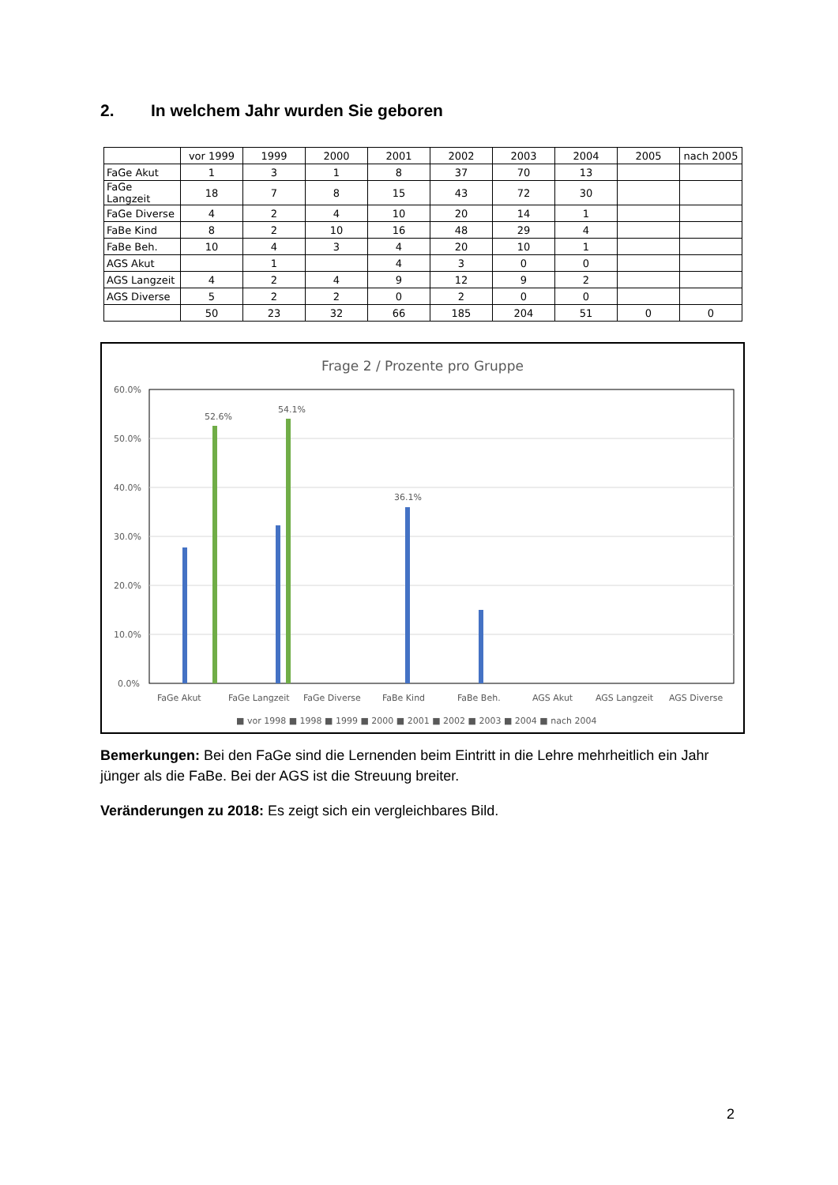2. In welchem Jahr wurden Sie geboren
| | vor 1999 | 1999 | 2000 | 2001 | 2002 | 2003 | 2004 | 2005 | nach 2005 |
| --- | --- | --- | --- | --- | --- | --- | --- | --- | --- |
| FaGe Akut | 1 | 3 | 1 | 8 | 37 | 70 | 13 | | |
| FaGe Langzeit | 18 | 7 | 8 | 15 | 43 | 72 | 30 | | |
| FaGe Diverse | 4 | 2 | 4 | 10 | 20 | 14 | 1 | | |
| FaBe Kind | 8 | 2 | 10 | 16 | 48 | 29 | 4 | | |
| FaBe Beh. | 10 | 4 | 3 | 4 | 20 | 10 | 1 | | |
| AGS Akut | | 1 | | 4 | 3 | 0 | 0 | | |
| AGS Langzeit | 4 | 2 | 4 | 9 | 12 | 9 | 2 | | |
| AGS Diverse | 5 | 2 | 2 | 0 | 2 | 0 | 0 | | |
| | 50 | 23 | 32 | 66 | 185 | 204 | 51 | 0 | 0 |
Frage 2 / Prozente pro Gruppe
60.0%
50.0%
40.0%
30.0%
20.0%
10.0%
0.0%
52.6%
54.1%
36.1%
FaGe Akut
FaGe Langzeit
FaGe Diverse
FaBe Kind
FaBe Beh.
AGS Akut
AGS Langzeit
AGS Diverse
■ vor 1998 ■ 1998 ■ 1999 ■ 2000 ■ 2001 ■ 2002 ■ 2003 ■ 2004 ■ nach 2004
Bemerkungen: Bei den FaGe sind die Lernenden beim Eintritt in die Lehre mehrheitlich ein Jahr jünger als die FaBe. Bei der AGS ist die Streuung breiter.
Veränderungen zu 2018: Es zeigt sich ein vergleichbares Bild.
2